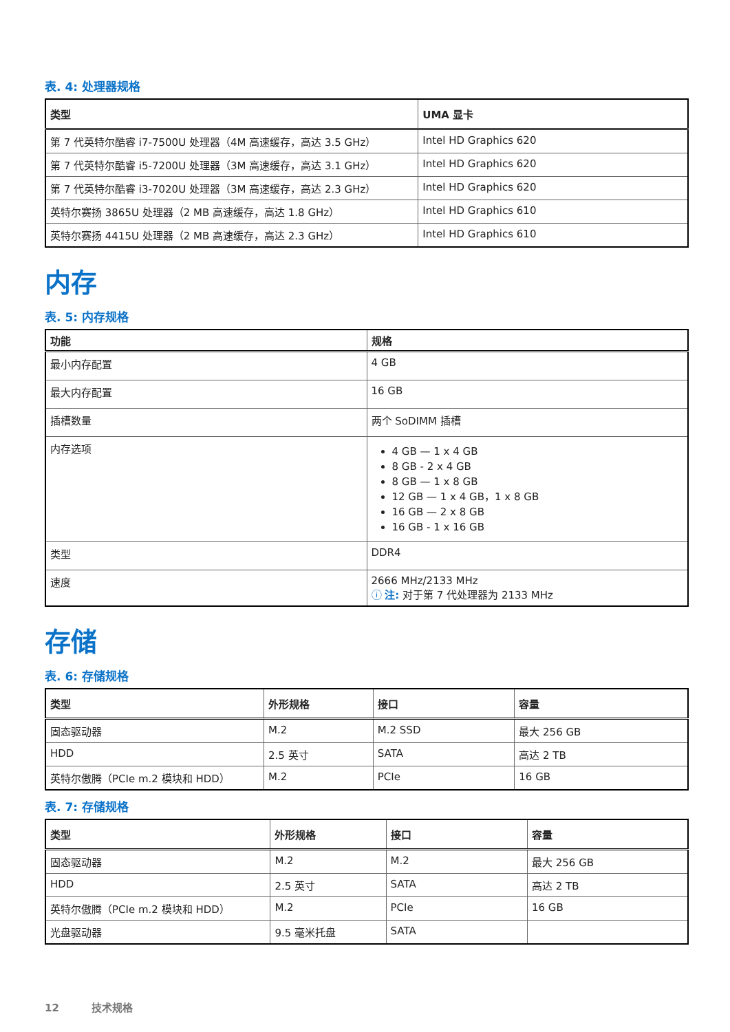表. 4: 处理器规格
| 类型 | UMA 显卡 |
| --- | --- |
| 第 7 代英特尔酷睿 i7-7500U 处理器（4M 高速缓存，高达 3.5 GHz） | Intel HD Graphics 620 |
| 第 7 代英特尔酷睿 i5-7200U 处理器（3M 高速缓存，高达 3.1 GHz） | Intel HD Graphics 620 |
| 第 7 代英特尔酷睿 i3-7020U 处理器（3M 高速缓存，高达 2.3 GHz） | Intel HD Graphics 620 |
| 英特尔赛扬 3865U 处理器（2 MB 高速缓存，高达 1.8 GHz） | Intel HD Graphics 610 |
| 英特尔赛扬 4415U 处理器（2 MB 高速缓存，高达 2.3 GHz） | Intel HD Graphics 610 |
内存
表. 5: 内存规格
| 功能 | 规格 |
| --- | --- |
| 最小内存配置 | 4 GB |
| 最大内存配置 | 16 GB |
| 插槽数量 | 两个 SoDIMM 插槽 |
| 内存选项 | 4 GB — 1 x 4 GB 8 GB - 2 x 4 GB 8 GB — 1 x 8 GB 12 GB — 1 x 4 GB，1 x 8 GB 16 GB — 2 x 8 GB 16 GB - 1 x 16 GB |
| 类型 | DDR4 |
| 速度 | 2666 MHz/2133 MHz ⓘ 注: 对于第 7 代处理器为 2133 MHz |
存储
表. 6: 存储规格
| 类型 | 外形规格 | 接口 | 容量 |
| --- | --- | --- | --- |
| 固态驱动器 | M.2 | M.2 SSD | 最大 256 GB |
| HDD | 2.5 英寸 | SATA | 高达 2 TB |
| 英特尔傲腾（PCIe m.2 模块和 HDD） | M.2 | PCIe | 16 GB |
表. 7: 存储规格
| 类型 | 外形规格 | 接口 | 容量 |
| --- | --- | --- | --- |
| 固态驱动器 | M.2 | M.2 | 最大 256 GB |
| HDD | 2.5 英寸 | SATA | 高达 2 TB |
| 英特尔傲腾（PCIe m.2 模块和 HDD） | M.2 | PCIe | 16 GB |
| 光盘驱动器 | 9.5 毫米托盘 | SATA | |
12 技术规格